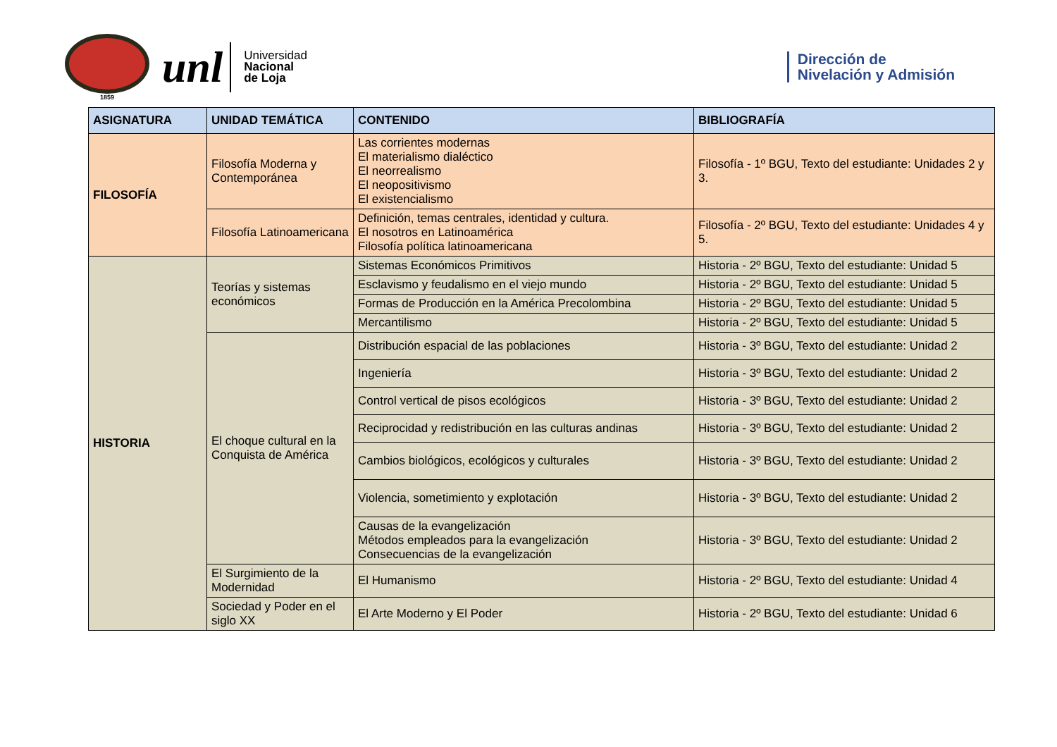1859
unl
Universidad
Nacional
de Loja
Dirección de
Nivelación y Admisión
| ASIGNATURA | UNIDAD TEMÁTICA | CONTENIDO | BIBLIOGRAFÍA |
| --- | --- | --- | --- |
| FILOSOFÍA | Filosofía Moderna y Contemporánea | Las corrientes modernas El materialismo dialéctico El neorrealismo El neopositivismo El existencialismo | Filosofía - 1º BGU, Texto del estudiante: Unidades 2 y 3. |
| | Filosofía Latinoamericana | Definición, temas centrales, identidad y cultura. El nosotros en Latinoamérica Filosofía política latinoamericana | Filosofía - 2º BGU, Texto del estudiante: Unidades 4 y 5. |
| HISTORIA | Teorías y sistemas económicos | Sistemas Económicos Primitivos | Historia - 2º BGU, Texto del estudiante: Unidad 5 |
| | | Esclavismo y feudalismo en el viejo mundo | Historia - 2º BGU, Texto del estudiante: Unidad 5 |
| | | Formas de Producción en la América Precolombina | Historia - 2º BGU, Texto del estudiante: Unidad 5 |
| | | Mercantilismo | Historia - 2º BGU, Texto del estudiante: Unidad 5 |
| | El choque cultural en la Conquista de América | Distribución espacial de las poblaciones | Historia - 3º BGU, Texto del estudiante: Unidad 2 |
| | | Ingeniería | Historia - 3º BGU, Texto del estudiante: Unidad 2 |
| | | Control vertical de pisos ecológicos | Historia - 3º BGU, Texto del estudiante: Unidad 2 |
| | | Reciprocidad y redistribución en las culturas andinas | Historia - 3º BGU, Texto del estudiante: Unidad 2 |
| | | Cambios biológicos, ecológicos y culturales | Historia - 3º BGU, Texto del estudiante: Unidad 2 |
| | | Violencia, sometimiento y explotación | Historia - 3º BGU, Texto del estudiante: Unidad 2 |
| | | Causas de la evangelización Métodos empleados para la evangelización Consecuencias de la evangelización | Historia - 3º BGU, Texto del estudiante: Unidad 2 |
| | El Surgimiento de la Modernidad | El Humanismo | Historia - 2º BGU, Texto del estudiante: Unidad 4 |
| | Sociedad y Poder en el siglo XX | El Arte Moderno y El Poder | Historia - 2º BGU, Texto del estudiante: Unidad 6 |